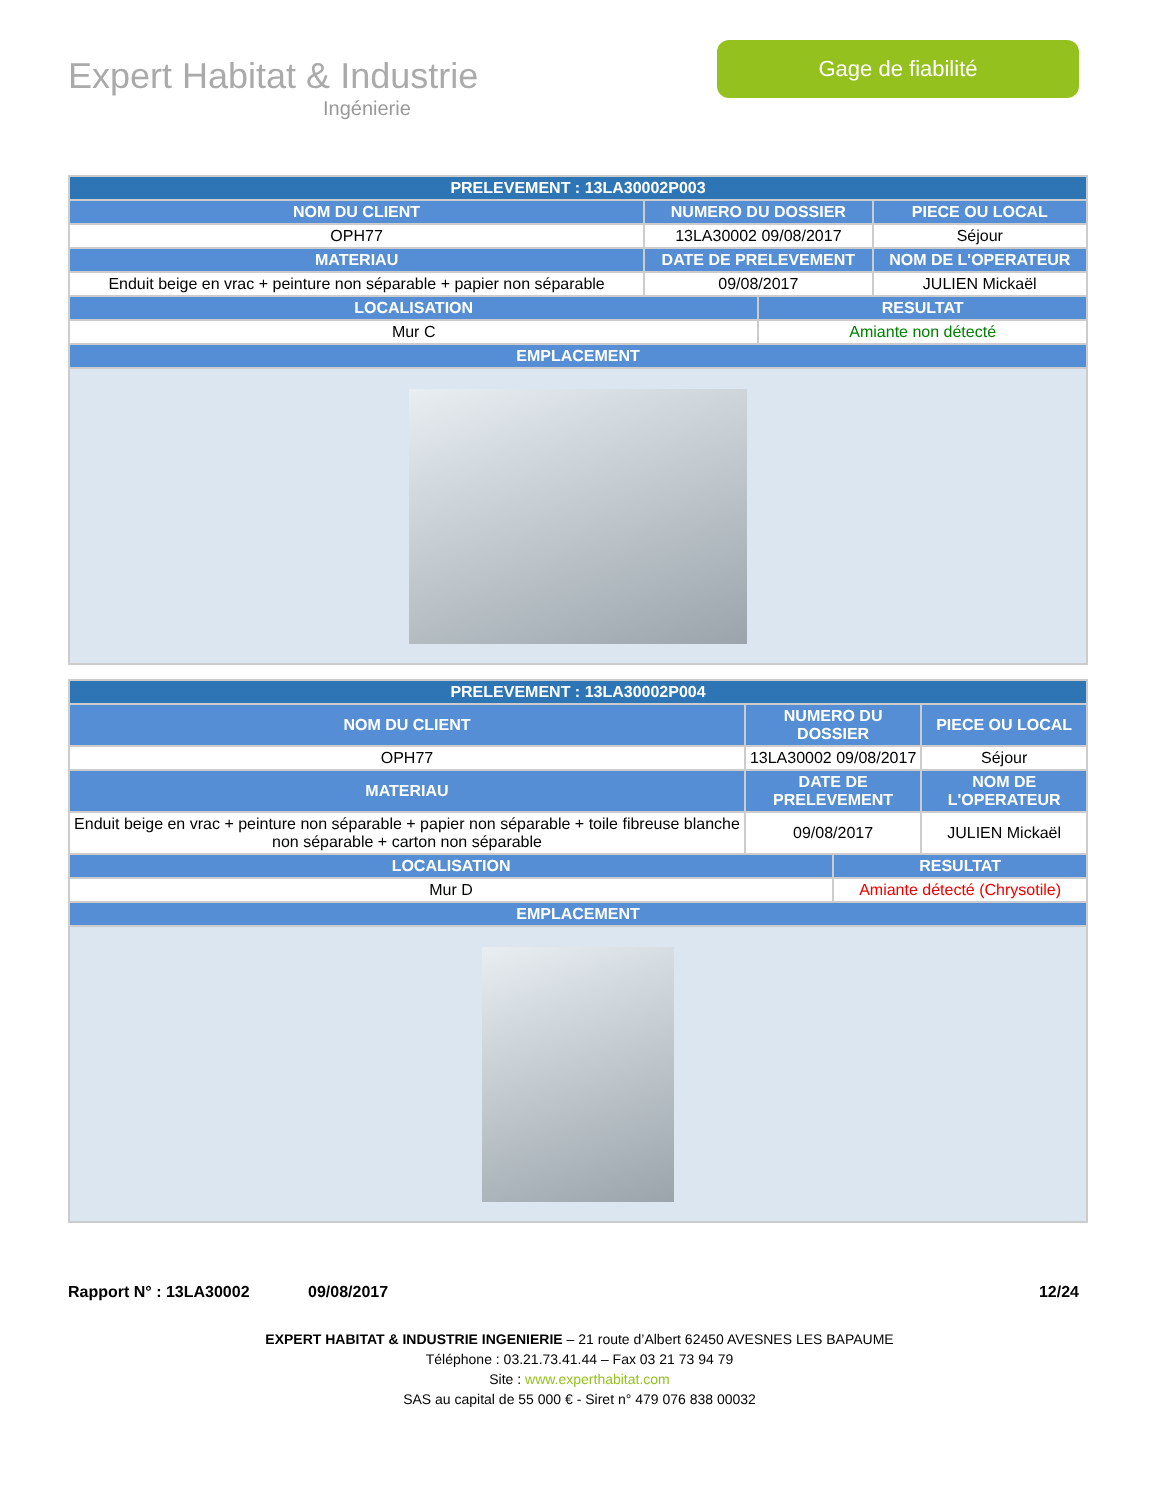Expert Habitat & Industrie
Ingénierie
Gage de fiabilité
| PRELEVEMENT : 13LA30002P003 | | | |
| NOM DU CLIENT | NUMERO DU DOSSIER | | PIECE OU LOCAL |
| OPH77 | 13LA30002 09/08/2017 | | Séjour |
| MATERIAU | DATE DE PRELEVEMENT | | NOM DE L'OPERATEUR |
| Enduit beige en vrac + peinture non séparable + papier non séparable | 09/08/2017 | | JULIEN Mickaël |
| LOCALISATION | | RESULTAT | |
| Mur C | | Amiante non détecté | |
| EMPLACEMENT | | | |
| PRELEVEMENT : 13LA30002P004 | | | |
| NOM DU CLIENT | NUMERO DU DOSSIER | | PIECE OU LOCAL |
| OPH77 | 13LA30002 09/08/2017 | | Séjour |
| MATERIAU | DATE DE PRELEVEMENT | | NOM DE L'OPERATEUR |
| Enduit beige en vrac + peinture non séparable + papier non séparable + toile fibreuse blanche non séparable + carton non séparable | 09/08/2017 | | JULIEN Mickaël |
| LOCALISATION | | RESULTAT | |
| Mur D | | Amiante détecté (Chrysotile) | |
| EMPLACEMENT | | | |
Rapport N° : 13LA30002 09/08/2017 12/24
EXPERT HABITAT & INDUSTRIE INGENIERIE – 21 route d’Albert 62450 AVESNES LES BAPAUME
Téléphone : 03.21.73.41.44 – Fax 03 21 73 94 79
Site : www.experthabitat.com
SAS au capital de 55 000 € - Siret n° 479 076 838 00032